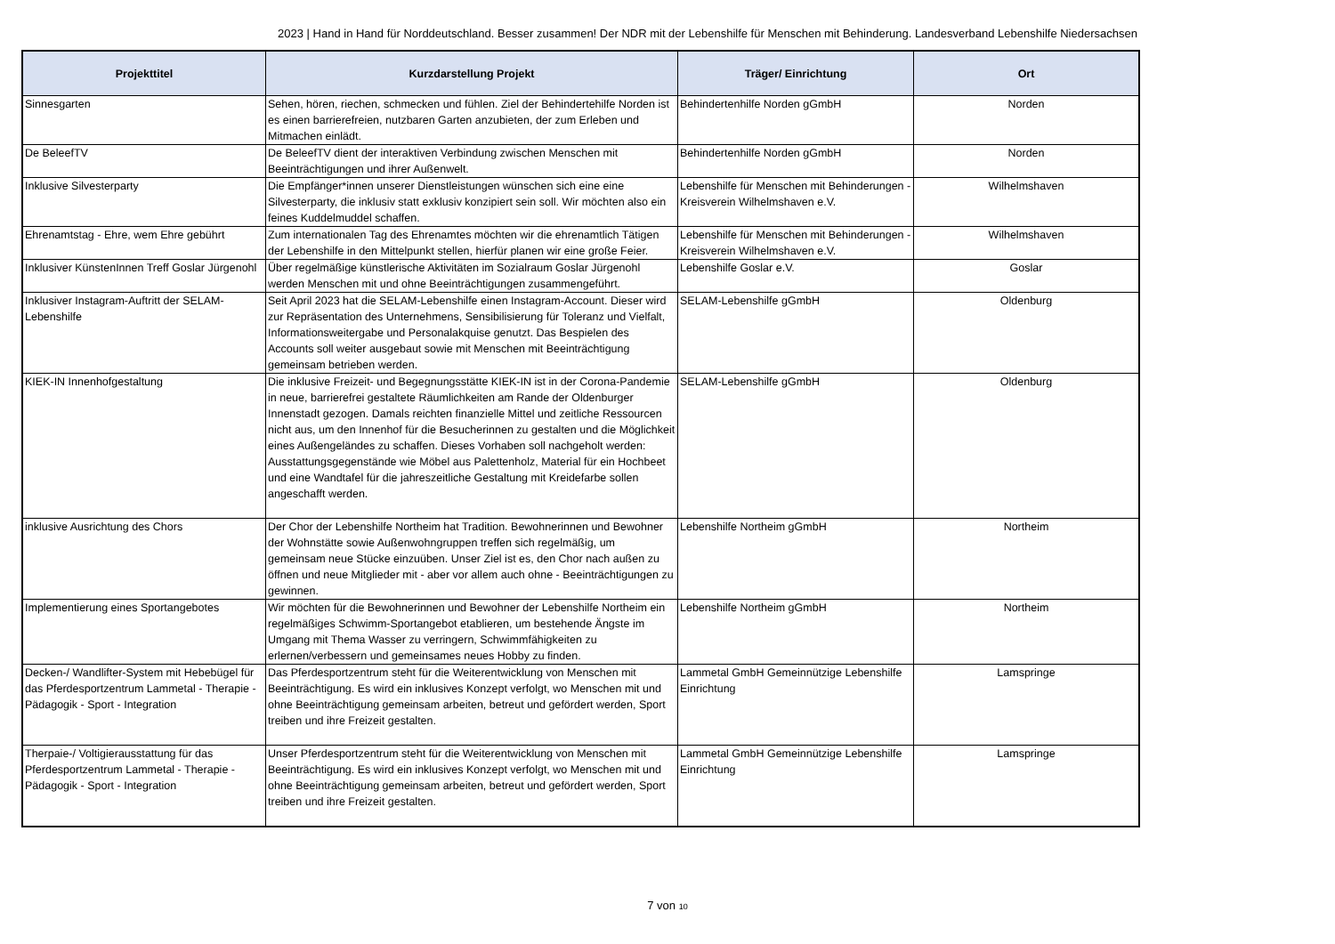2023 | Hand in Hand für Norddeutschland. Besser zusammen! Der NDR mit der Lebenshilfe für Menschen mit Behinderung. Landesverband Lebenshilfe Niedersachsen
| Projekttitel | Kurzdarstellung Projekt | Träger/ Einrichtung | Ort |
| --- | --- | --- | --- |
| Sinnesgarten | Sehen, hören, riechen, schmecken und fühlen. Ziel der Behindertehilfe Norden ist es einen barrierefreien, nutzbaren Garten anzubieten, der zum Erleben und Mitmachen einlädt. | Behindertenhilfe Norden gGmbH | Norden |
| De BeleefTV | De BeleefTV dient der interaktiven Verbindung zwischen Menschen mit Beeinträchtigungen und ihrer Außenwelt. | Behindertenhilfe Norden gGmbH | Norden |
| Inklusive Silvesterparty | Die Empfänger*innen unserer Dienstleistungen wünschen sich eine eine Silvesterparty, die inklusiv statt exklusiv konzipiert sein soll. Wir möchten also ein feines Kuddelmuddel schaffen. | Lebenshilfe für Menschen mit Behinderungen - Kreisverein Wilhelmshaven e.V. | Wilhelmshaven |
| Ehrenamtstag - Ehre, wem Ehre gebührt | Zum internationalen Tag des Ehrenamtes möchten wir die ehrenamtlich Tätigen der Lebenshilfe in den Mittelpunkt stellen, hierfür planen wir eine große Feier. | Lebenshilfe für Menschen mit Behinderungen - Kreisverein Wilhelmshaven e.V. | Wilhelmshaven |
| Inklusiver KünstenInnen Treff Goslar Jürgenohl | Über regelmäßige künstlerische Aktivitäten im Sozialraum Goslar Jürgenohl werden Menschen mit und ohne Beeinträchtigungen zusammengeführt. | Lebenshilfe Goslar e.V. | Goslar |
| Inklusiver Instagram-Auftritt der SELAM-Lebenshilfe | Seit April 2023 hat die SELAM-Lebenshilfe einen Instagram-Account. Dieser wird zur Repräsentation des Unternehmens, Sensibilisierung für Toleranz und Vielfalt, Informationsweitergabe und Personalakquise genutzt. Das Bespielen des Accounts soll weiter ausgebaut sowie mit Menschen mit Beeinträchtigung gemeinsam betrieben werden. | SELAM-Lebenshilfe gGmbH | Oldenburg |
| KIEK-IN Innenhofgestaltung | Die inklusive Freizeit- und Begegnungsstätte KIEK-IN ist in der Corona-Pandemie in neue, barrierefrei gestaltete Räumlichkeiten am Rande der Oldenburger Innenstadt gezogen. Damals reichten finanzielle Mittel und zeitliche Ressourcen nicht aus, um den Innenhof für die Besucherinnen zu gestalten und die Möglichkeit eines Außengeländes zu schaffen. Dieses Vorhaben soll nachgeholt werden: Ausstattungsgegenstände wie Möbel aus Palettenholz, Material für ein Hochbeet und eine Wandtafel für die jahreszeitliche Gestaltung mit Kreidefarbe sollen angeschafft werden. | SELAM-Lebenshilfe gGmbH | Oldenburg |
| inklusive Ausrichtung des Chors | Der Chor der Lebenshilfe Northeim hat Tradition. Bewohnerinnen und Bewohner der Wohnstätte sowie Außenwohngruppen treffen sich regelmäßig, um gemeinsam neue Stücke einzuüben. Unser Ziel ist es, den Chor nach außen zu öffnen und neue Mitglieder mit - aber vor allem auch ohne - Beeinträchtigungen zu gewinnen. | Lebenshilfe Northeim gGmbH | Northeim |
| Implementierung eines Sportangebotes | Wir möchten für die Bewohnerinnen und Bewohner der Lebenshilfe Northeim ein regelmäßiges Schwimm-Sportangebot etablieren, um bestehende Ängste im Umgang mit Thema Wasser zu verringern, Schwimmfähigkeiten zu erlernen/verbessern und gemeinsames neues Hobby zu finden. | Lebenshilfe Northeim gGmbH | Northeim |
| Decken-/ Wandlifter-System mit Hebebügel für das Pferdesportzentrum Lammetal - Therapie - Pädagogik - Sport - Integration | Das Pferdesportzentrum steht für die Weiterentwicklung von Menschen mit Beeinträchtigung. Es wird ein inklusives Konzept verfolgt, wo Menschen mit und ohne Beeinträchtigung gemeinsam arbeiten, betreut und gefördert werden, Sport treiben und ihre Freizeit gestalten. | Lammetal GmbH Gemeinnützige Lebenshilfe Einrichtung | Lamspringe |
| Therpaie-/ Voltigierausstattung für das Pferdesportzentrum Lammetal - Therapie - Pädagogik - Sport - Integration | Unser Pferdesportzentrum steht für die Weiterentwicklung von Menschen mit Beeinträchtigung. Es wird ein inklusives Konzept verfolgt, wo Menschen mit und ohne Beeinträchtigung gemeinsam arbeiten, betreut und gefördert werden, Sport treiben und ihre Freizeit gestalten. | Lammetal GmbH Gemeinnützige Lebenshilfe Einrichtung | Lamspringe |
7 von 10